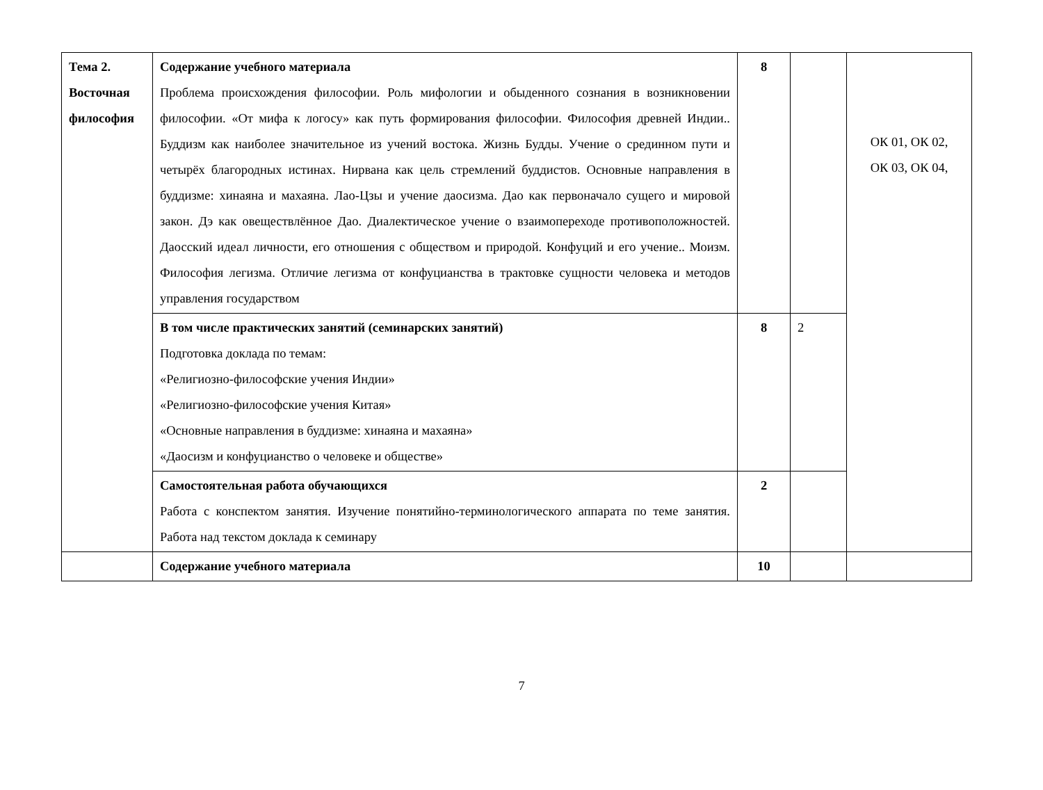| Тема 2. Восточная философия | Содержание учебного материала Проблема происхождения философии. Роль мифологии и обыденного сознания в возникновении философии. «От мифа к логосу» как путь формирования философии. Философия древней Индии.. Буддизм как наиболее значительное из учений востока. Жизнь Будды. Учение о срединном пути и четырёх благородных истинах. Нирвана как цель стремлений буддистов. Основные направления в буддизме: хинаяна и махаяна. Лао-Цзы и учение даосизма. Дао как первоначало сущего и мировой закон. Дэ как овеществлённое Дао. Диалектическое учение о взаимопереходе противоположностей. Даосский идеал личности, его отношения с обществом и природой. Конфуций и его учение.. Моизм. Философия легизма. Отличие легизма от конфуцианства в трактовке сущности человека и методов управления государством | 8 | | ОК 01, ОК 02, ОК 03, ОК 04, |
| | В том числе практических занятий (семинарских занятий) Подготовка доклада по темам: «Религиозно-философские учения Индии» «Религиозно-философские учения Китая» «Основные направления в буддизме: хинаяна и махаяна» «Даосизм и конфуцианство о человеке и обществе» | 8 | 2 | |
| | Самостоятельная работа обучающихся Работа с конспектом занятия. Изучение понятийно-терминологического аппарата по теме занятия. Работа над текстом доклада к семинару | 2 | | |
| | Содержание учебного материала | 10 | | |
7